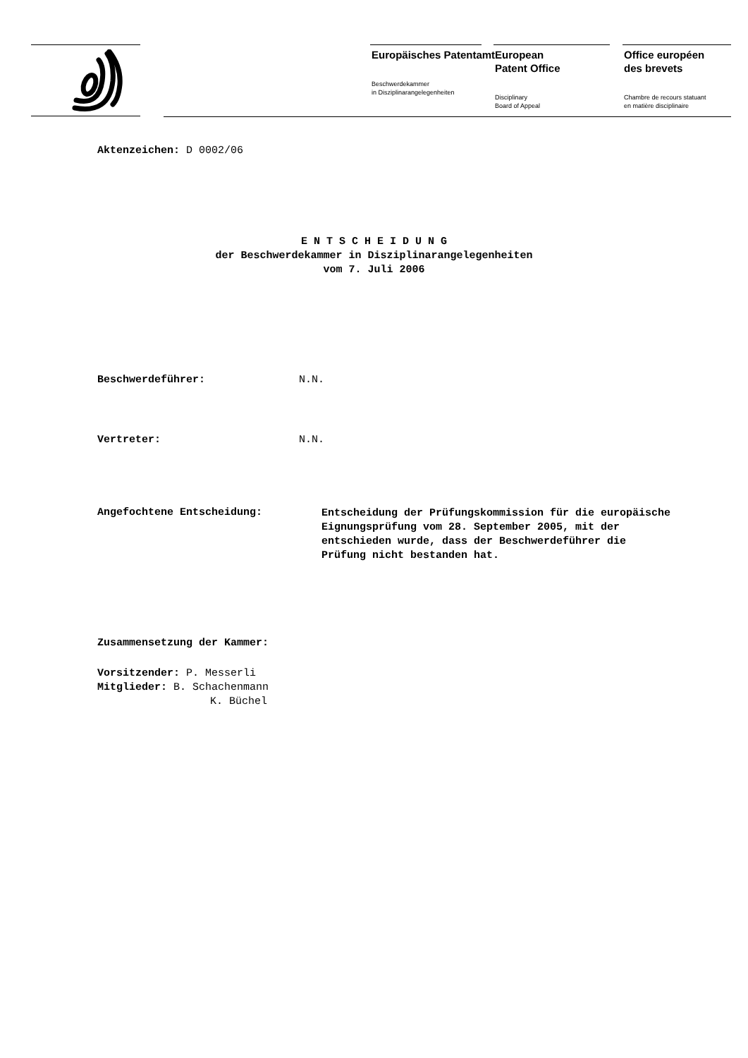Europäisches Patentamt
Beschwerdekammer
in Disziplinarangelegenheiten
European
Patent Office
Disciplinary
Board of Appeal
Office européen
des brevets
Chambre de recours statuant
en matière disciplinaire
Aktenzeichen: D 0002/06
E N T S C H E I D U N G
der Beschwerdekammer in Disziplinarangelegenheiten
vom 7. Juli 2006
Beschwerdeführer: N.N.
Vertreter: N.N.
Angefochtene Entscheidung:
Entscheidung der Prüfungskommission für die europäische Eignungsprüfung vom 28. September 2005, mit der entschieden wurde, dass der Beschwerdeführer die Prüfung nicht bestanden hat.
Zusammensetzung der Kammer:
Vorsitzender: P. Messerli
Mitglieder: B. Schachenmann
K. Büchel